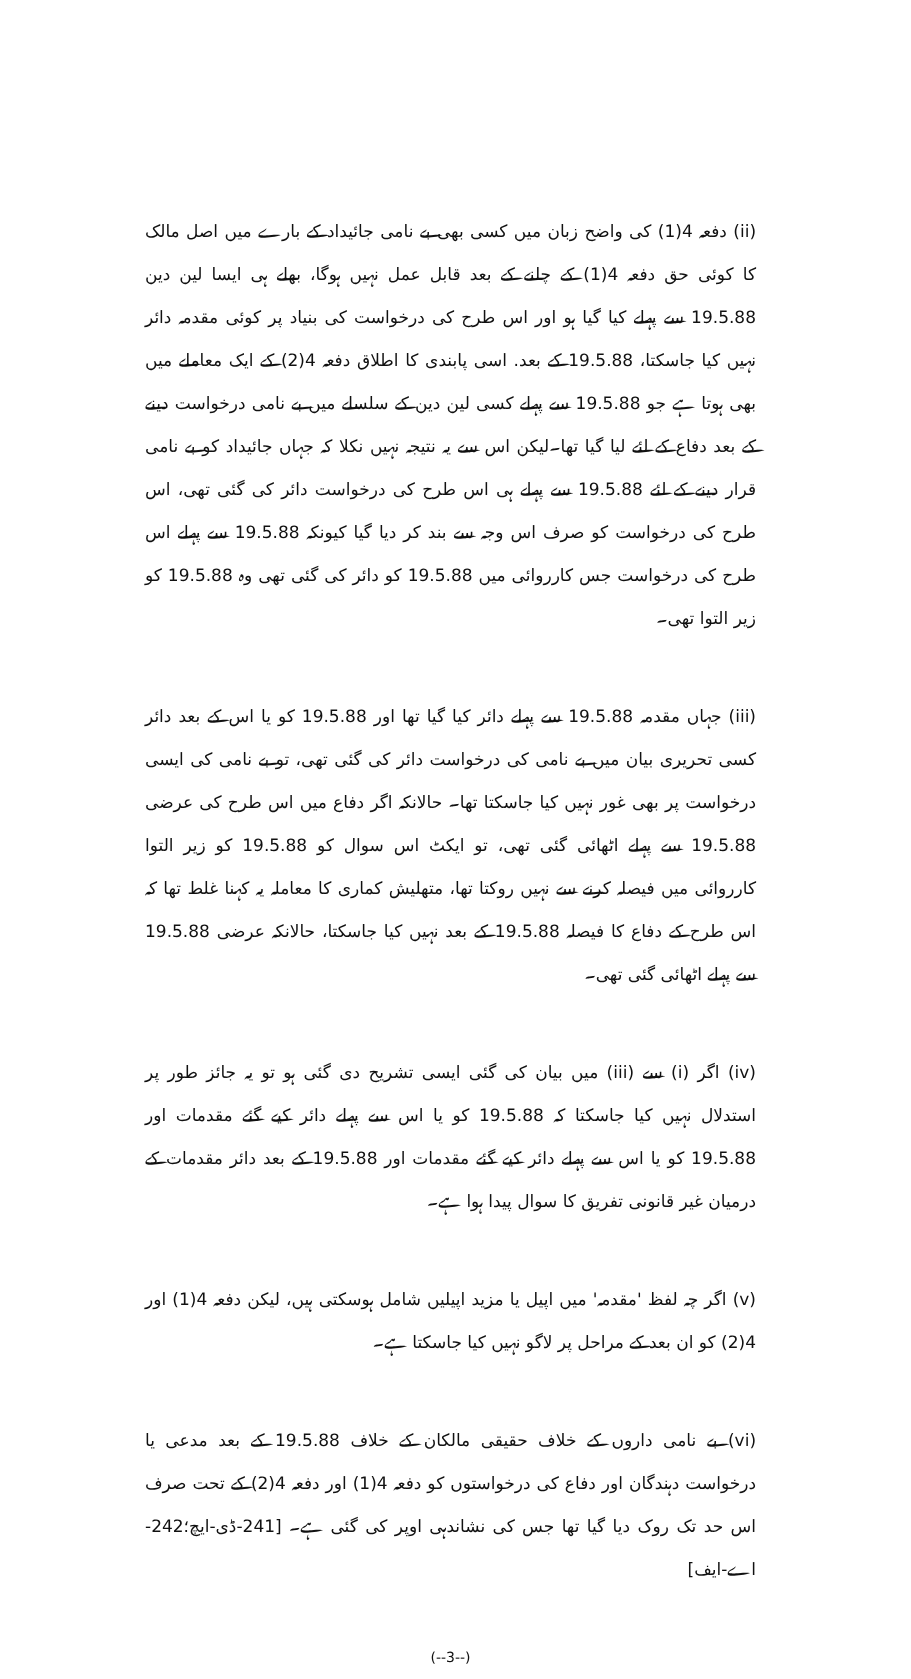(ii) دفعہ 4(1) کی واضح زبان میں کسی بھی بے نامی جائیداد کے بارے میں اصل مالک کا کوئی حق دفعہ 4(1) کے چلنے کے بعد قابل عمل نہیں ہوگا، بھلے ہی ایسا لین دین 19.5.88 سے پہلے کیا گیا ہو اور اس طرح کی درخواست کی بنیاد پر کوئی مقدمہ دائر نہیں کیا جاسکتا، 19.5.88 کے بعد. اسی پابندی کا اطلاق دفعہ 4(2) کے ایک معاملے میں بھی ہوتا ہے جو 19.5.88 سے پہلے کسی لین دین کے سلسلے میں بے نامی درخواست دینے کے بعد دفاع کے لئے لیا گیا تھا۔لیکن اس سے یہ نتیجہ نہیں نکلا کہ جہاں جائیداد کو بے نامی قرار دینے کے لئے 19.5.88 سے پہلے ہی اس طرح کی درخواست دائر کی گئی تھی، اس طرح کی درخواست کو صرف اس وجہ سے بند کر دیا گیا کیونکہ 19.5.88 سے پہلے اس طرح کی درخواست جس کارروائی میں 19.5.88 کو دائر کی گئی تھی وہ 19.5.88 کو زیر التوا تھی۔
(iii) جہاں مقدمہ 19.5.88 سے پہلے دائر کیا گیا تھا اور 19.5.88 کو یا اس کے بعد دائر کسی تحریری بیان میں بے نامی کی درخواست دائر کی گئی تھی، تو بے نامی کی ایسی درخواست پر بھی غور نہیں کیا جاسکتا تھا۔ حالانکہ اگر دفاع میں اس طرح کی عرضی 19.5.88 سے پہلے اٹھائی گئی تھی، تو ایکٹ اس سوال کو 19.5.88 کو زیر التوا کارروائی میں فیصلہ کرنے سے نہیں روکتا تھا، متھلیش کماری کا معاملہ یہ کہنا غلط تھا کہ اس طرح کے دفاع کا فیصلہ 19.5.88 کے بعد نہیں کیا جاسکتا، حالانکہ عرضی 19.5.88 سے پہلے اٹھائی گئی تھی۔
(iv) اگر (i) سے (iii) میں بیان کی گئی ایسی تشریح دی گئی ہو تو یہ جائز طور پر استدلال نہیں کیا جاسکتا کہ 19.5.88 کو یا اس سے پہلے دائر کیے گئے مقدمات اور 19.5.88 کو یا اس سے پہلے دائر کیے گئے مقدمات اور 19.5.88 کے بعد دائر مقدمات کے درمیان غیر قانونی تفریق کا سوال پیدا ہوا ہے۔
(v) اگر چہ لفظ 'مقدمہ' میں اپیل یا مزید اپیلیں شامل ہوسکتی ہیں، لیکن دفعہ 4(1) اور 4(2) کو ان بعد کے مراحل پر لاگو نہیں کیا جاسکتا ہے۔
(vi) بے نامی داروں کے خلاف حقیقی مالکان کے خلاف 19.5.88 کے بعد مدعی یا درخواست دہندگان اور دفاع کی درخواستوں کو دفعہ 4(1) اور دفعہ 4(2) کے تحت صرف اس حد تک روک دیا گیا تھا جس کی نشاندہی اوپر کی گئی ہے۔ [241-ڈی-ایچ؛242-اے-ایف]
(--3--)